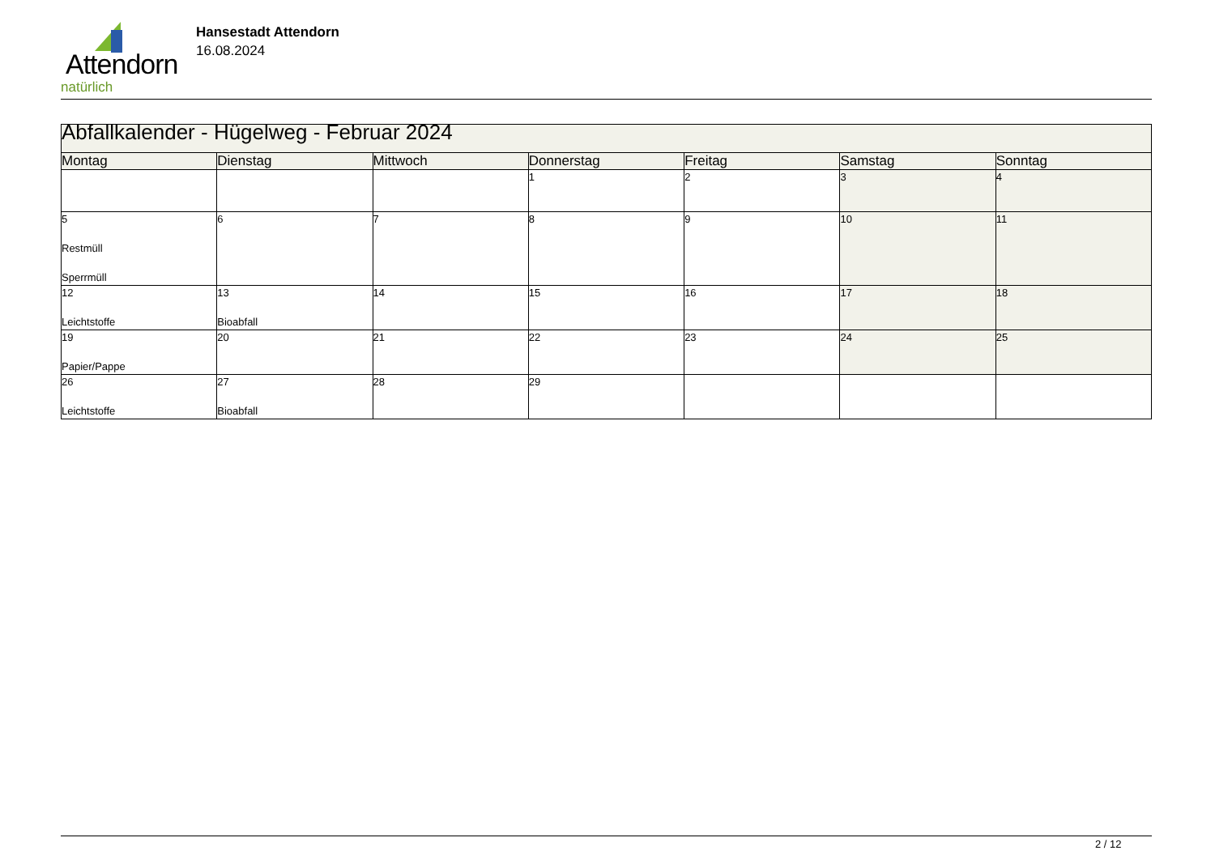Attendorn
natürlich
Hansestadt Attendorn
16.08.2024
| Abfallkalender - Hügelweg - Februar 2024 | | | | | | |
| Montag | Dienstag | Mittwoch | Donnerstag | Freitag | Samstag | Sonntag |
| | | | 1 | 2 | 3 | 4 |
| 5 Restmüll Sperrmüll | 6 | 7 | 8 | 9 | 10 | 11 |
| 12 Leichtstoffe | 13 Bioabfall | 14 | 15 | 16 | 17 | 18 |
| 19 Papier/Pappe | 20 | 21 | 22 | 23 | 24 | 25 |
| 26 Leichtstoffe | 27 Bioabfall | 28 | 29 | | | |
2 / 12